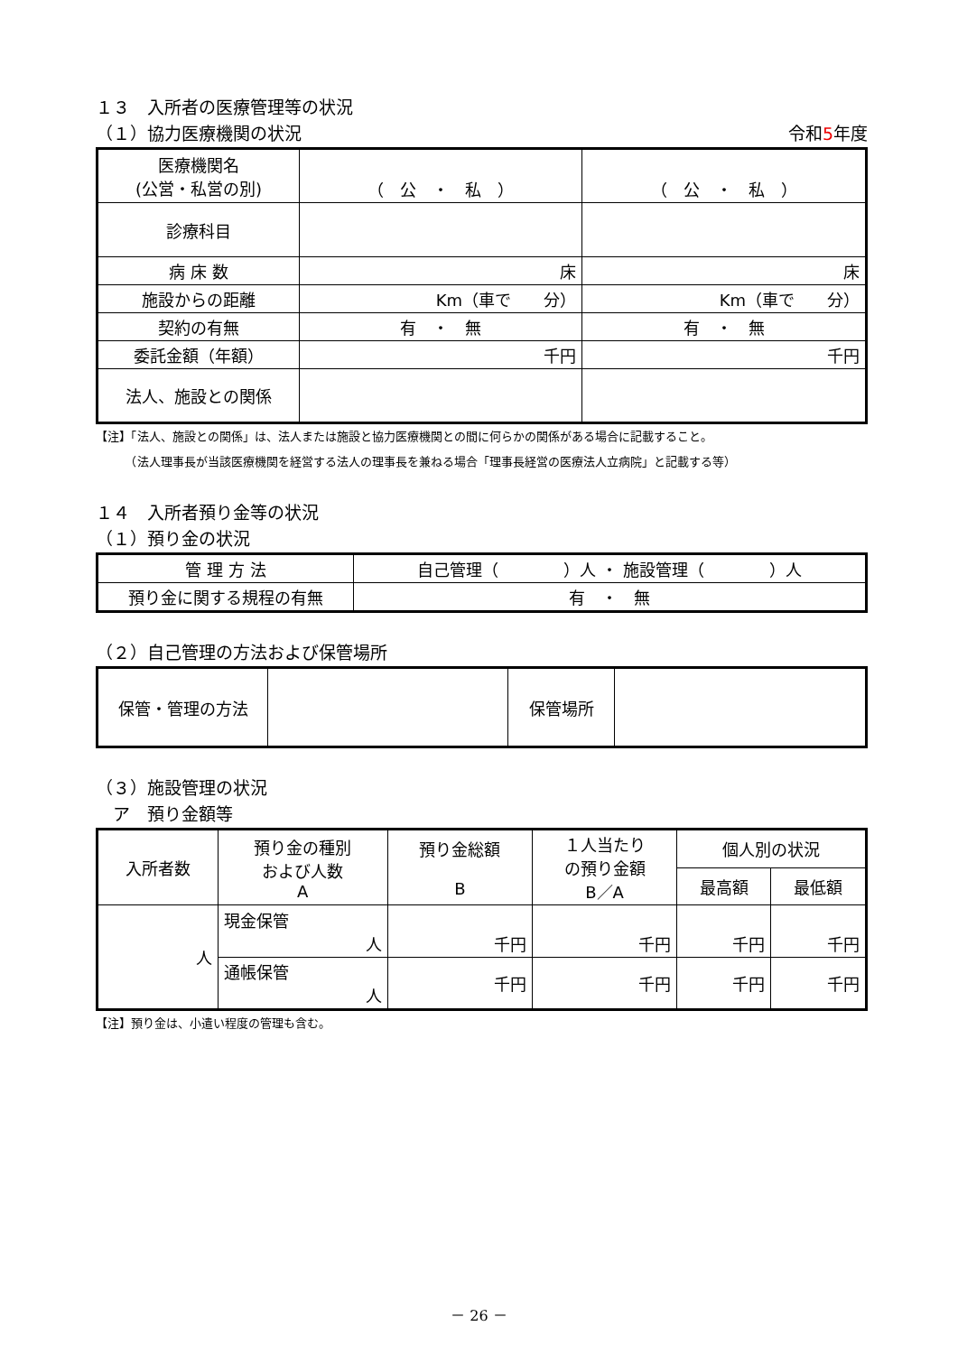１３　入所者の医療管理等の状況
（１）協力医療機関の状況 令和5年度
| 医療機関名 (公営・私営の別) | （ 公 ・ 私 ） | （ 公 ・ 私 ） |
| 診療科目 | | |
| 病 床 数 | 床 | 床 |
| 施設からの距離 | Km（車で 分） | Km（車で 分） |
| 契約の有無 | 有 ・ 無 | 有 ・ 無 |
| 委託金額（年額） | 千円 | 千円 |
| 法人、施設との関係 | | |
【注】「法人、施設との関係」は、法人または施設と協力医療機関との間に何らかの関係がある場合に記載すること。
　　　（法人理事長が当該医療機関を経営する法人の理事長を兼ねる場合「理事長経営の医療法人立病院」と記載する等）
１４　入所者預り金等の状況
（１）預り金の状況
| 管 理 方 法 | 自己管理（ ）人 ・ 施設管理（ ）人 |
| 預り金に関する規程の有無 | 有 ・ 無 |
（２）自己管理の方法および保管場所
| 保管・管理の方法 | | 保管場所 | |
（３）施設管理の状況
　ア　預り金額等
| 入所者数 | 預り金の種別 および人数 A | 預り金総額 B | １人当たり の預り金額 B／A | 個人別の状況 | |
| | | | | 最高額 | 最低額 |
| 人 | 現金保管 人 | 千円 | 千円 | 千円 | 千円 |
| | 通帳保管 人 | 千円 | 千円 | 千円 | 千円 |
【注】預り金は、小遣い程度の管理も含む。
－ 26 －